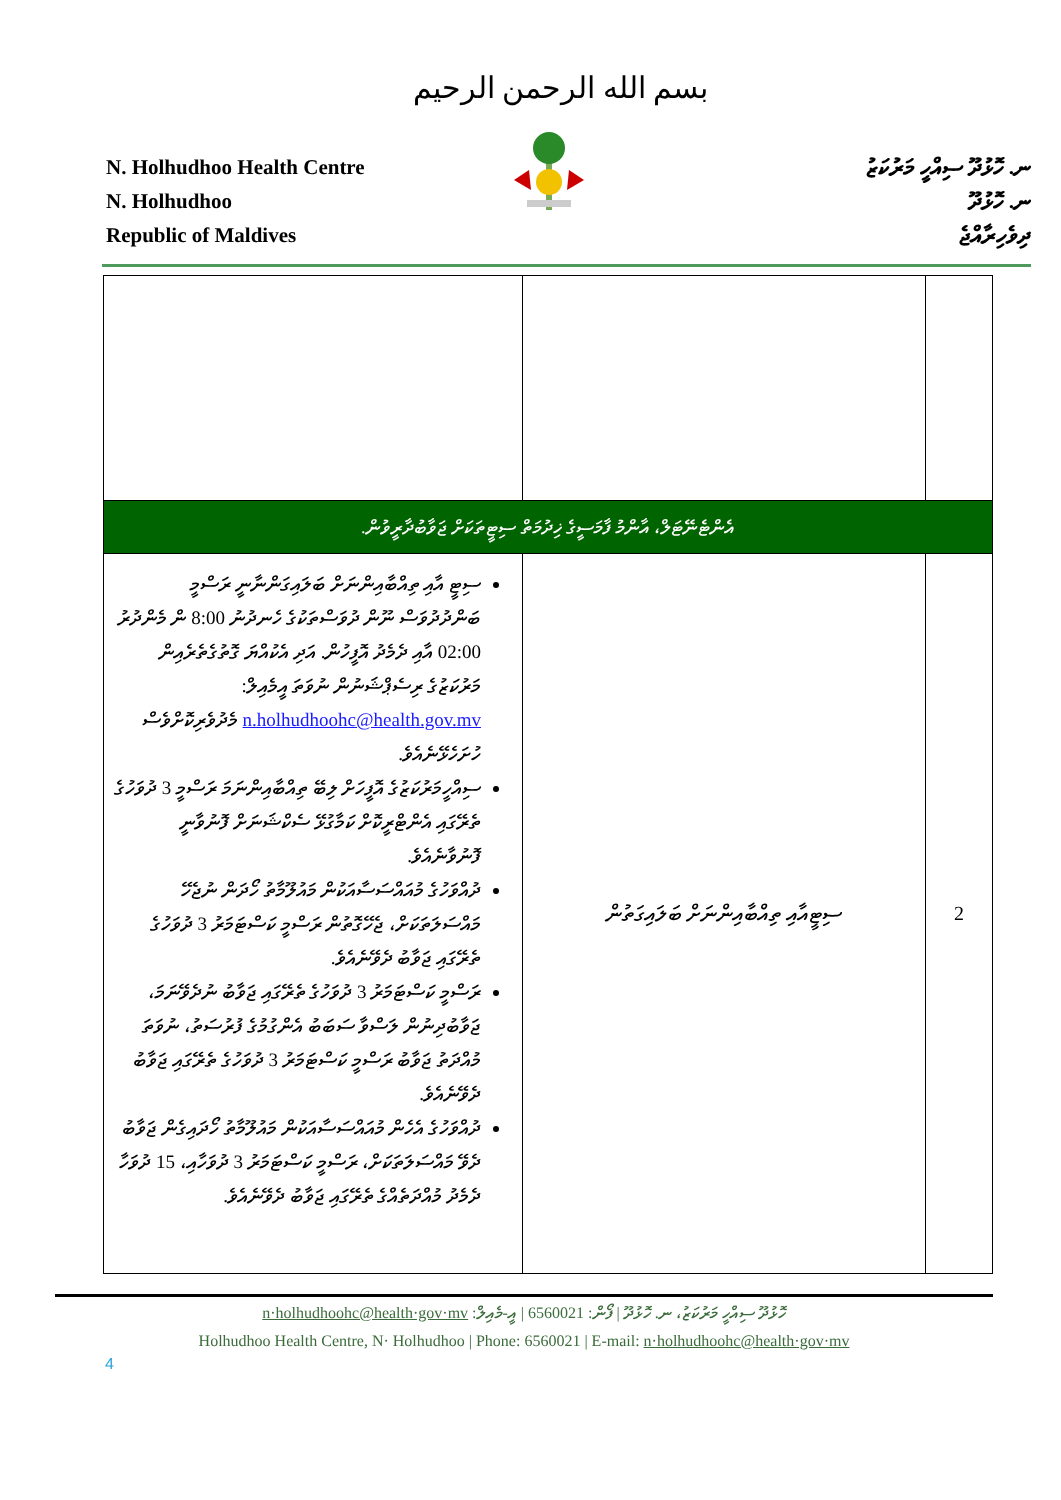بسم الله الرحمن الرحيم
N. Holhudhoo Health Centre
N. Holhudhoo
Republic of Maldives
ނ. ހޮޅުދޫ ސިއްހީ މަރުކަޒު
ނ. ހޮޅުދޫ
ދިވެހިރާއްޖެ
| އެންޓެނޭޓަލް، އާންމު ފާމަސީގެ ޚިދުމަތް ސިޓީތަކަށް ޖަވާބުދާރީވުން. | | |
| ސިޓީ އާއި ތިއްބާއިންނަށް ބަލައިގަންނާނީ ރަސްމީ ބަންދުދުވަސް ނޫން ދުވަސްތަކުގެ ހެނދުނު 8:00 ން މެންދުރު 02:00 އާއި ދެމެދު އޮފީހުން. އަދި އެކުއްޔަ ގޮތުގެތެރެއިން މަރުކަޒުގެ ރިސެޕްޝަނުން ނުވަތަ އީމެއިލް: n.holhudhoohc@health.gov.mv މެދުވެރިކޮށްވެސް ހުށަހެޅޭނެއެވެ. ސިއްހީމަރުކަޒުގެ އޮފީހަށް ލިބޭ ތިއްބާއިންނަމަ ރަސްމީ 3 ދުވަހުގެ ތެރޭގައި އެންޓްރީކޮށް ކަމާގުޅޭ ސެކްޝަނަށް ފޮނުވާނީ ފޮނުވާނެއެވެ. ދުއްވަހުގެ މުއައްސަސާއަކުން މައުލޫމާތު ހޯދަން ނުޖެހޭ މައްސަލަތަކަށް، ޖެހޭގޮތުން ރަސްމީ ކަސްޓަމަރު 3 ދުވަހުގެ ތެރޭގައި ޖަވާބު ދެވޭނެއެވެ. ރަސްމީ ކަސްޓަމަރު 3 ދުވަހުގެ ތެރޭގައި ޖަވާބު ނުދެވޭނަމަ، ޖަވާބުދިނުން ލަސްވާ ސަބަބު އެންގުމުގެ ފުރުސަތު، ނުވަތަ މުއްދަތު ޖަވާބު ރަސްމީ ކަސްޓަމަރު 3 ދުވަހުގެ ތެރޭގައި ޖަވާބު ދެވޭނެއެވެ. ދުއްވަހުގެ އެހެން މުއައްސަސާއަކުން މައުލޫމާތު ހޯދައިގެން ޖަވާބު ދެވޭ މައްސަލަތަކަށް، ރަސްމީ ކަސްޓަމަރު 3 ދުވަހާއި، 15 ދުވަހާ ދެމެދު މުއްދަތެއްގެ ތެރޭގައި ޖަވާބު ދެވޭނެއެވެ. | ސިޓީއާއި ތިއްބާއިންނަށް ބަލައިގަތުން | 2 |
ހޮޅުދޫ ސިއްހީ މަރުކަޒު، ނ. ހޮޅުދޫ | ފޯން: 6560021 | އީ-މެއިލް: n·holhudhoohc@health·gov·mv
Holhudhoo Health Centre, N· Holhudhoo | Phone: 6560021 | E-mail: n·holhudhoohc@health·gov·mv
4